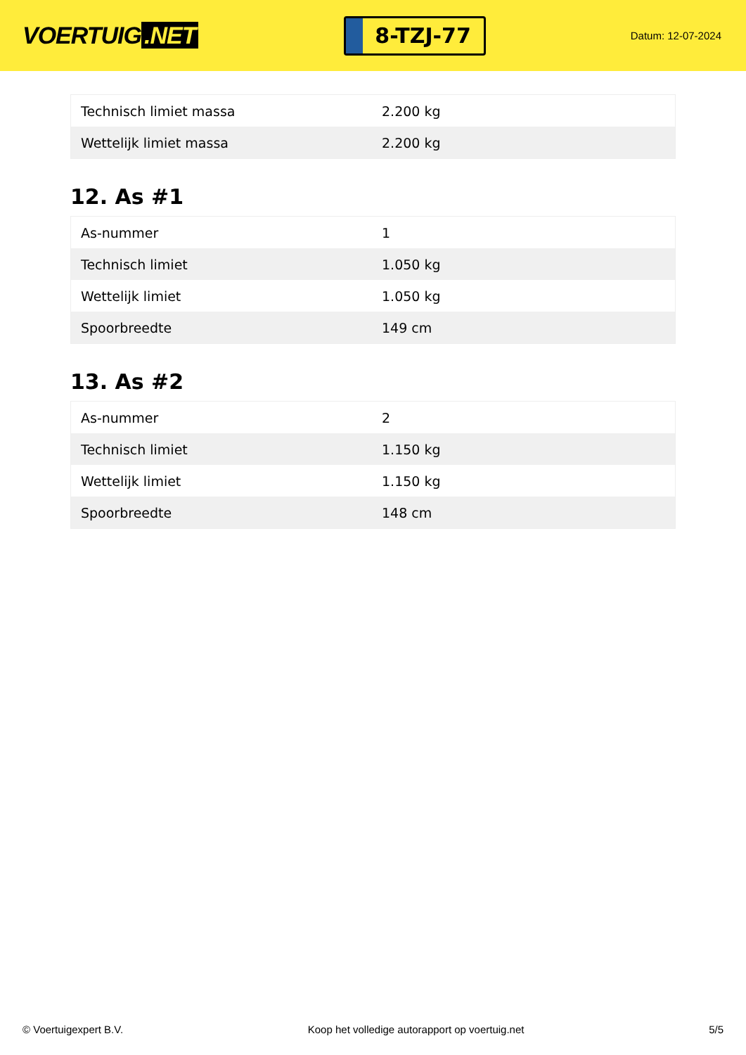VOERTUIG.NET
8-TZJ-77
Datum: 12-07-2024
| Technisch limiet massa | 2.200 kg |
| Wettelijk limiet massa | 2.200 kg |
12. As #1
| As-nummer | 1 |
| Technisch limiet | 1.050 kg |
| Wettelijk limiet | 1.050 kg |
| Spoorbreedte | 149 cm |
13. As #2
| As-nummer | 2 |
| Technisch limiet | 1.150 kg |
| Wettelijk limiet | 1.150 kg |
| Spoorbreedte | 148 cm |
© Voertuigexpert B.V. Koop het volledige autorapport op voertuig.net 5/5